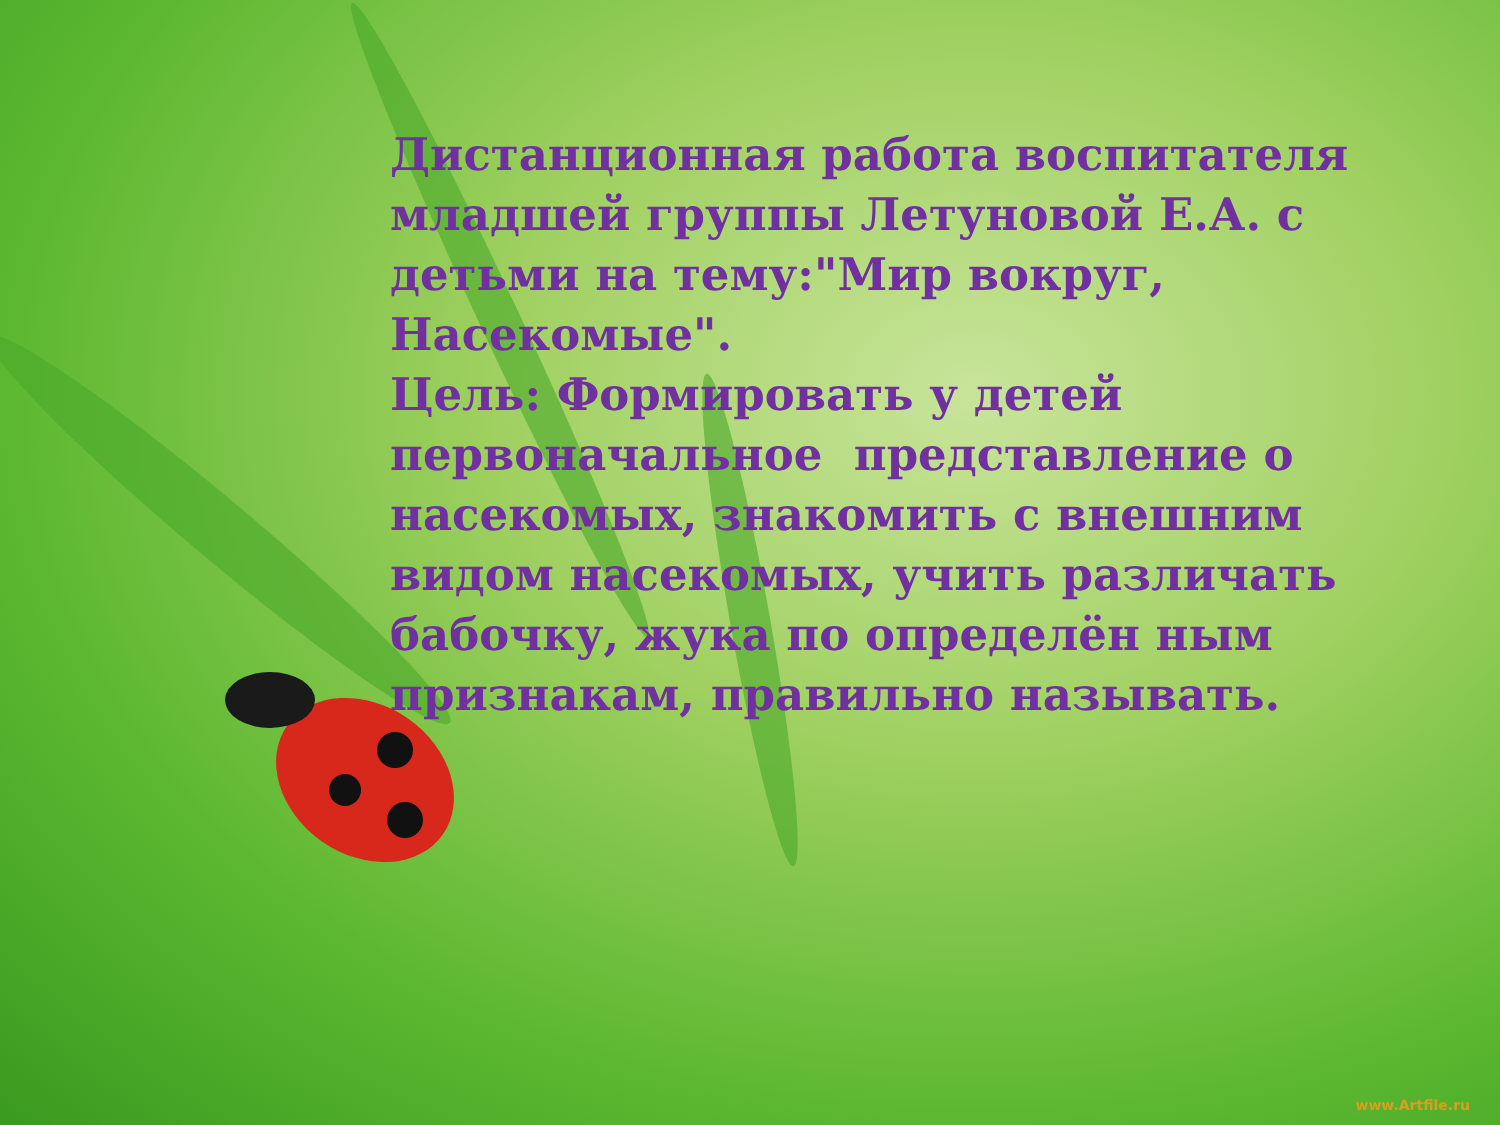Дистанционная работа воспитателя младшей группы Летуновой Е.А. с детьми на тему:"Мир вокруг, Насекомые".
Цель: Формировать у детей первоначальное представление о насекомых, знакомить с внешним видом насекомых, учить различать бабочку, жука по определён ным признакам, правильно называть.
www.Artfile.ru